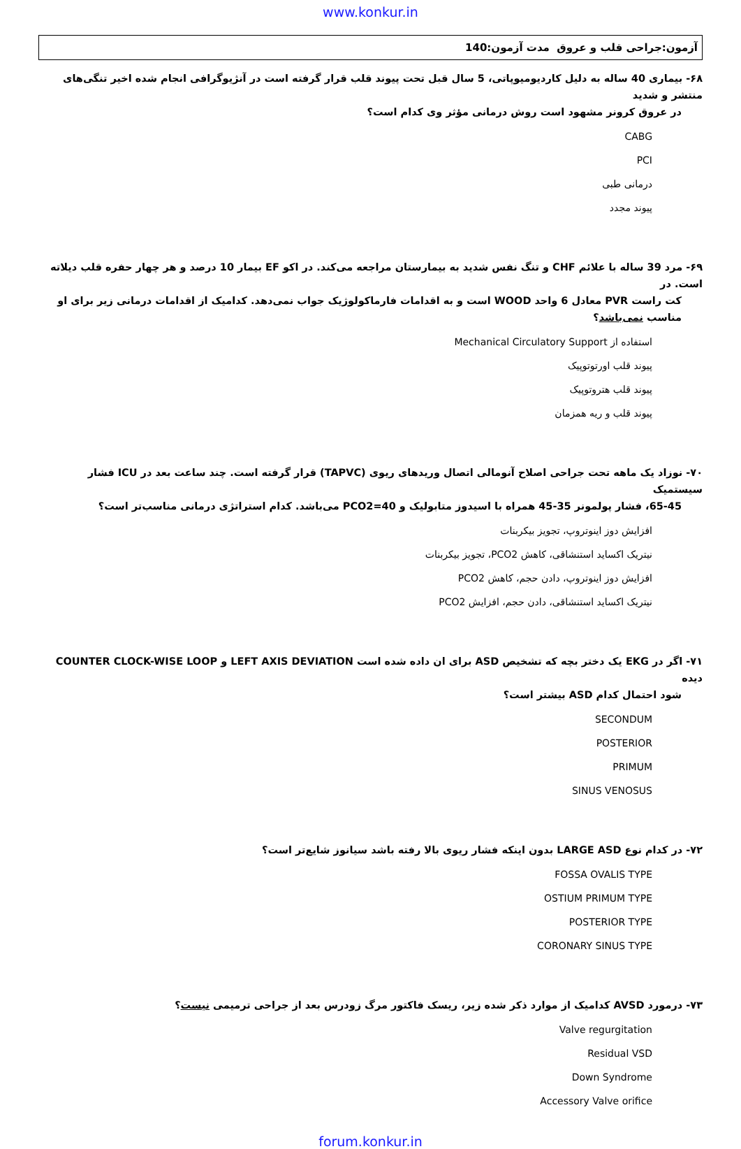www.konkur.in
آزمون:جراحی قلب و عروق مدت آزمون:140
۶۸- بیماری 40 ساله به دلیل کاردیومیوپاتی، 5 سال قبل تحت پیوند قلب قرار گرفته است در آنژیوگرافی انجام شده اخیر تنگی‌های منتشر و شدید
در عروق کرونر مشهود است روش درمانی مؤثر وی کدام است؟
CABG
PCI
درمانی طبی
پیوند مجدد
۶۹- مرد 39 ساله با علائم CHF و تنگ نفس شدید به بیمارستان مراجعه می‌کند. در اکو EF بیمار 10 درصد و هر چهار حفره قلب دیلاته است. در
کت راست PVR معادل 6 واحد WOOD است و به اقدامات فارماکولوژیک جواب نمی‌دهد. کدامیک از اقدامات درمانی زیر برای او مناسب نمی‌باشد؟
استفاده از Mechanical Circulatory Support
پیوند قلب اورتوتوپیک
پیوند قلب هتروتوپیک
پیوند قلب و ریه همزمان
۷۰- نوزاد یک ماهه تحت جراحی اصلاح آنومالی اتصال وریدهای ریوی (TAPVC) قرار گرفته است. چند ساعت بعد در ICU فشار سیستمیک
65-45، فشار پولمونر 35-45 همراه با اسیدوز متابولیک و PCO2=40 می‌باشد. کدام استراتژی درمانی مناسب‌تر است؟
افزایش دوز اینوتروپ، تجویز بیکربنات
نیتریک اکساید استنشاقی، کاهش PCO2، تجویز بیکربنات
افزایش دوز اینوتروپ، دادن حجم، کاهش PCO2
نیتریک اکساید استنشاقی، دادن حجم، افزایش PCO2
۷۱- اگر در EKG یک دختر بچه که تشخیص ASD برای ان داده شده است LEFT AXIS DEVIATION و COUNTER CLOCK-WISE LOOP دیده
شود احتمال کدام ASD بیشتر است؟
SECONDUM
POSTERIOR
PRIMUM
SINUS VENOSUS
۷۲- در کدام نوع LARGE ASD بدون اینکه فشار ریوی بالا رفته باشد سیانوز شایع‌تر است؟
FOSSA OVALIS TYPE
OSTIUM PRIMUM TYPE
POSTERIOR TYPE
CORONARY SINUS TYPE
۷۳- درمورد AVSD کدامیک از موارد ذکر شده زیر، ریسک فاکتور مرگ زودرس بعد از جراحی ترمیمی نیست؟
Valve regurgitation
Residual VSD
Down Syndrome
Accessory Valve orifice
forum.konkur.in